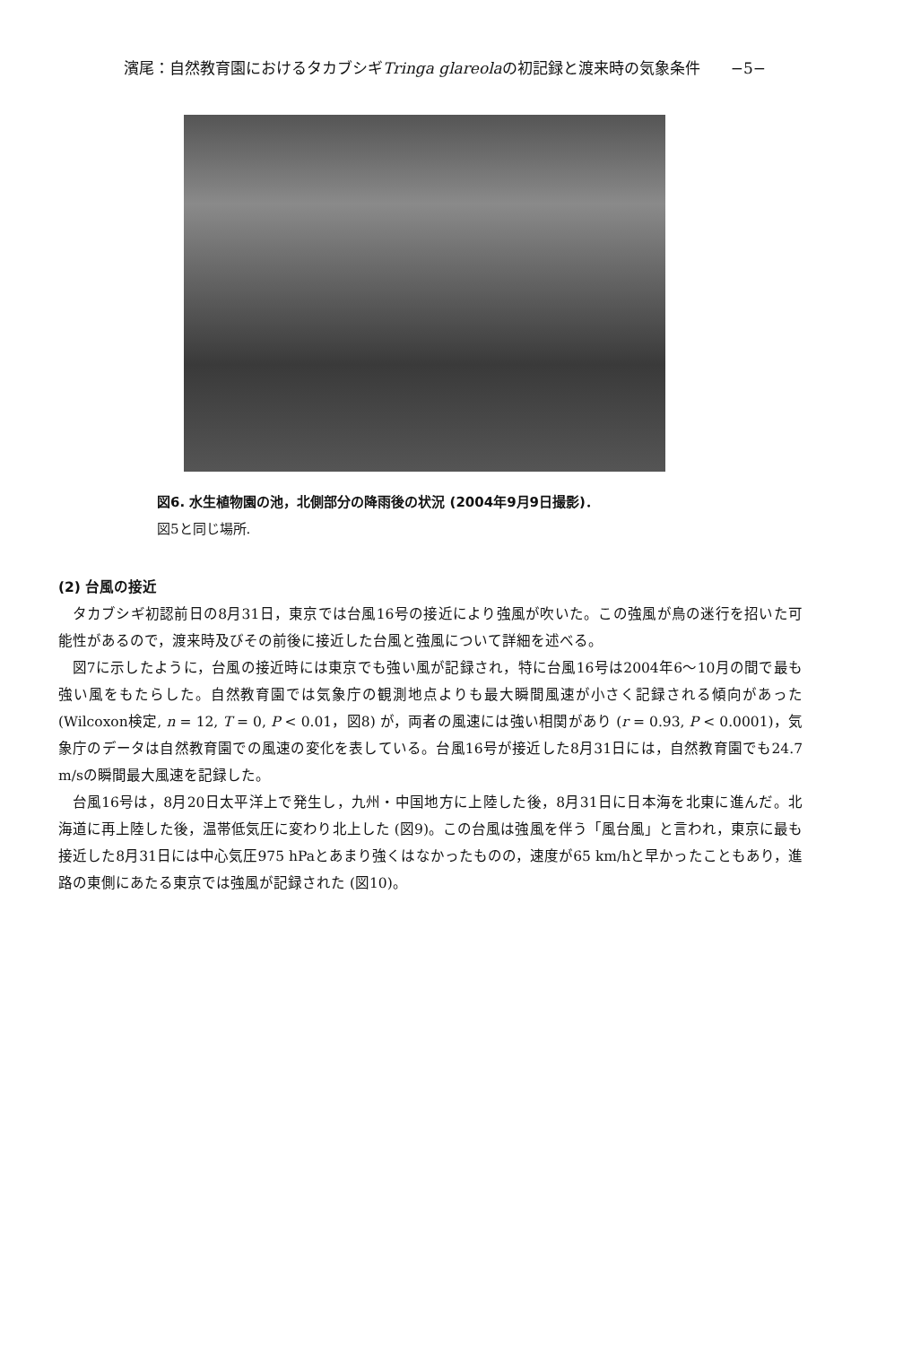濱尾：自然教育園におけるタカブシギTringa glareolaの初記録と渡来時の気象条件 −5−
図6. 水生植物園の池，北側部分の降雨後の状況 (2004年9月9日撮影)．
図5と同じ場所.
(2) 台風の接近
タカブシギ初認前日の8月31日，東京では台風16号の接近により強風が吹いた。この強風が鳥の迷行を招いた可能性があるので，渡来時及びその前後に接近した台風と強風について詳細を述べる。
図7に示したように，台風の接近時には東京でも強い風が記録され，特に台風16号は2004年6〜10月の間で最も強い風をもたらした。自然教育園では気象庁の観測地点よりも最大瞬間風速が小さく記録される傾向があった (Wilcoxon検定, n = 12, T = 0, P < 0.01，図8) が，両者の風速には強い相関があり (r = 0.93, P < 0.0001)，気象庁のデータは自然教育園での風速の変化を表している。台風16号が接近した8月31日には，自然教育園でも24.7 m/sの瞬間最大風速を記録した。
台風16号は，8月20日太平洋上で発生し，九州・中国地方に上陸した後，8月31日に日本海を北東に進んだ。北海道に再上陸した後，温帯低気圧に変わり北上した (図9)。この台風は強風を伴う「風台風」と言われ，東京に最も接近した8月31日には中心気圧975 hPaとあまり強くはなかったものの，速度が65 km/hと早かったこともあり，進路の東側にあたる東京では強風が記録された (図10)。